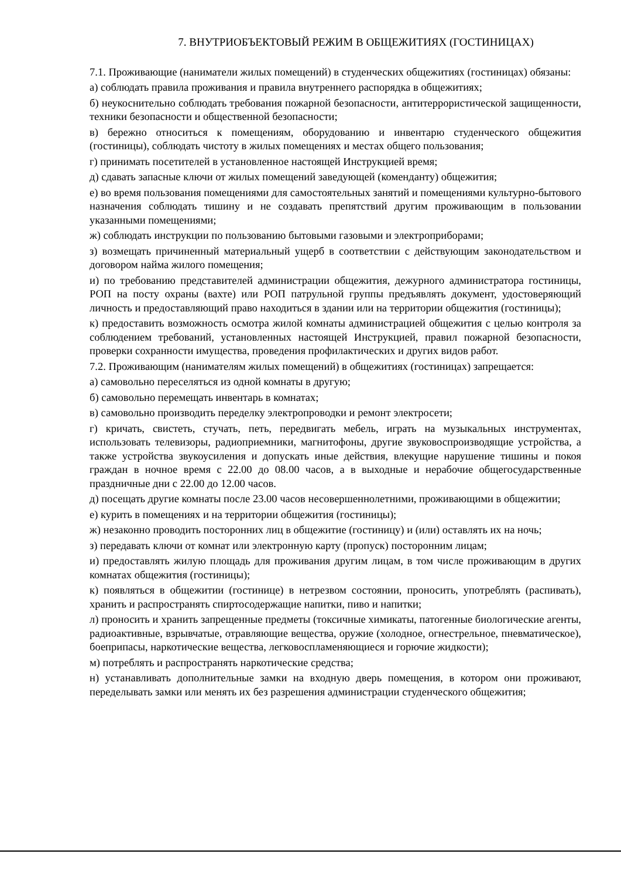7. ВНУТРИОБЪЕКТОВЫЙ РЕЖИМ В ОБЩЕЖИТИЯХ (ГОСТИНИЦАХ)
7.1. Проживающие (наниматели жилых помещений) в студенческих общежитиях (гостиницах) обязаны:
а) соблюдать правила проживания и правила внутреннего распорядка в общежитиях;
б) неукоснительно соблюдать требования пожарной безопасности, антитеррористической защищенности, техники безопасности и общественной безопасности;
в) бережно относиться к помещениям, оборудованию и инвентарю студенческого общежития (гостиницы), соблюдать чистоту в жилых помещениях и местах общего пользования;
г) принимать посетителей в установленное настоящей Инструкцией время;
д) сдавать запасные ключи от жилых помещений заведующей (коменданту) общежития;
е) во время пользования помещениями для самостоятельных занятий и помещениями культурно-бытового назначения соблюдать тишину и не создавать препятствий другим проживающим в пользовании указанными помещениями;
ж) соблюдать инструкции по пользованию бытовыми газовыми и электроприборами;
з) возмещать причиненный материальный ущерб в соответствии с действующим законодательством и договором найма жилого помещения;
и) по требованию представителей администрации общежития, дежурного администратора гостиницы, РОП на посту охраны (вахте) или РОП патрульной группы предъявлять документ, удостоверяющий личность и предоставляющий право находиться в здании или на территории общежития (гостиницы);
к) предоставить возможность осмотра жилой комнаты администрацией общежития с целью контроля за соблюдением требований, установленных настоящей Инструкцией, правил пожарной безопасности, проверки сохранности имущества, проведения профилактических и других видов работ.
7.2. Проживающим (нанимателям жилых помещений) в общежитиях (гостиницах) запрещается:
а) самовольно переселяться из одной комнаты в другую;
б) самовольно перемещать инвентарь в комнатах;
в) самовольно производить переделку электропроводки и ремонт электросети;
г) кричать, свистеть, стучать, петь, передвигать мебель, играть на музыкальных инструментах, использовать телевизоры, радиоприемники, магнитофоны, другие звуковоспроизводящие устройства, а также устройства звукоусиления и допускать иные действия, влекущие нарушение тишины и покоя граждан в ночное время с 22.00 до 08.00 часов, а в выходные и нерабочие общегосударственные праздничные дни с 22.00 до 12.00 часов.
д) посещать другие комнаты после 23.00 часов несовершеннолетними, проживающими в общежитии;
е) курить в помещениях и на территории общежития (гостиницы);
ж) незаконно проводить посторонних лиц в общежитие (гостиницу) и (или) оставлять их на ночь;
з) передавать ключи от комнат или электронную карту (пропуск) посторонним лицам;
и) предоставлять жилую площадь для проживания другим лицам, в том числе проживающим в других комнатах общежития (гостиницы);
к) появляться в общежитии (гостинице) в нетрезвом состоянии, проносить, употреблять (распивать), хранить и распространять спиртосодержащие напитки, пиво и напитки;
л) проносить и хранить запрещенные предметы (токсичные химикаты, патогенные биологические агенты, радиоактивные, взрывчатые, отравляющие вещества, оружие (холодное, огнестрельное, пневматическое), боеприпасы, наркотические вещества, легковоспламеняющиеся и горючие жидкости);
м) потреблять и распространять наркотические средства;
н) устанавливать дополнительные замки на входную дверь помещения, в котором они проживают, переделывать замки или менять их без разрешения администрации студенческого общежития;